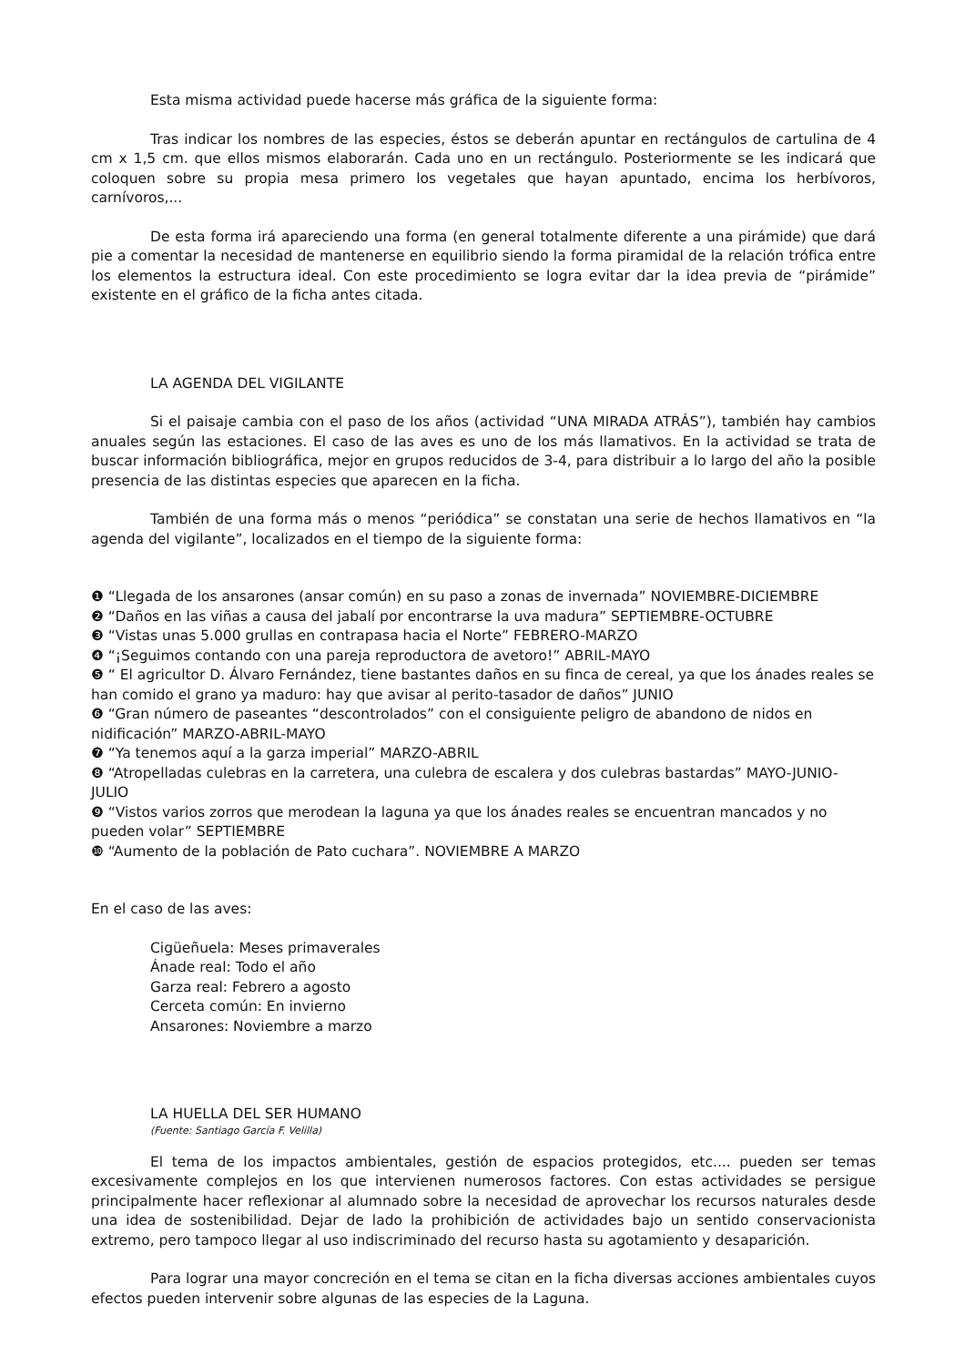Esta misma actividad puede hacerse más gráfica de la siguiente forma:
Tras indicar los nombres de las especies, éstos se deberán apuntar en rectángulos de cartulina de 4 cm x 1,5 cm. que ellos mismos elaborarán. Cada uno en un rectángulo. Posteriormente se les indicará que coloquen sobre su propia mesa primero los vegetales que hayan apuntado, encima los herbívoros, carnívoros,...
De esta forma irá apareciendo una forma (en general totalmente diferente a una pirámide) que dará pie a comentar la necesidad de mantenerse en equilibrio siendo la forma piramidal de la relación trófica entre los elementos la estructura ideal. Con este procedimiento se logra evitar dar la idea previa de “pirámide” existente en el gráfico de la ficha antes citada.
LA AGENDA DEL VIGILANTE
Si el paisaje cambia con el paso de los años (actividad “UNA MIRADA ATRÁS”), también hay cambios anuales según las estaciones. El caso de las aves es uno de los más llamativos. En la actividad se trata de buscar información bibliográfica, mejor en grupos reducidos de 3-4, para distribuir a lo largo del año la posible presencia de las distintas especies que aparecen en la ficha.
También de una forma más o menos “periódica” se constatan una serie de hechos llamativos en “la agenda del vigilante”, localizados en el tiempo de la siguiente forma:
❶ “Llegada de los ansarones (ansar común) en su paso a zonas de invernada” NOVIEMBRE-DICIEMBRE
❷ “Daños en las viñas a causa del jabalí por encontrarse la uva madura” SEPTIEMBRE-OCTUBRE
❸ “Vistas unas 5.000 grullas en contrapasa hacia el Norte” FEBRERO-MARZO
❹ “¡Seguimos contando con una pareja reproductora de avetoro!” ABRIL-MAYO
❺ “ El agricultor D. Álvaro Fernández, tiene bastantes daños en su finca de cereal, ya que los ánades reales se han comido el grano ya maduro: hay que avisar al perito-tasador de daños” JUNIO
❻ “Gran número de paseantes “descontrolados” con el consiguiente peligro de abandono de nidos en nidificación” MARZO-ABRIL-MAYO
❼ “Ya tenemos aquí a la garza imperial” MARZO-ABRIL
❽ “Atropelladas culebras en la carretera, una culebra de escalera y dos culebras bastardas” MAYO-JUNIO-JULIO
❾ “Vistos varios zorros que merodean la laguna ya que los ánades reales se encuentran mancados y no pueden volar” SEPTIEMBRE
❿ “Aumento de la población de Pato cuchara”. NOVIEMBRE A MARZO
En el caso de las aves:
Cigüeñuela: Meses primaverales
Ánade real: Todo el año
Garza real: Febrero a agosto
Cerceta común: En invierno
Ansarones: Noviembre a marzo
LA HUELLA DEL SER HUMANO
(Fuente: Santiago García F. Velilla)
El tema de los impactos ambientales, gestión de espacios protegidos, etc.... pueden ser temas excesivamente complejos en los que intervienen numerosos factores. Con estas actividades se persigue principalmente hacer reflexionar al alumnado sobre la necesidad de aprovechar los recursos naturales desde una idea de sostenibilidad. Dejar de lado la prohibición de actividades bajo un sentido conservacionista extremo, pero tampoco llegar al uso indiscriminado del recurso hasta su agotamiento y desaparición.
Para lograr una mayor concreción en el tema se citan en la ficha diversas acciones ambientales cuyos efectos pueden intervenir sobre algunas de las especies de la Laguna.